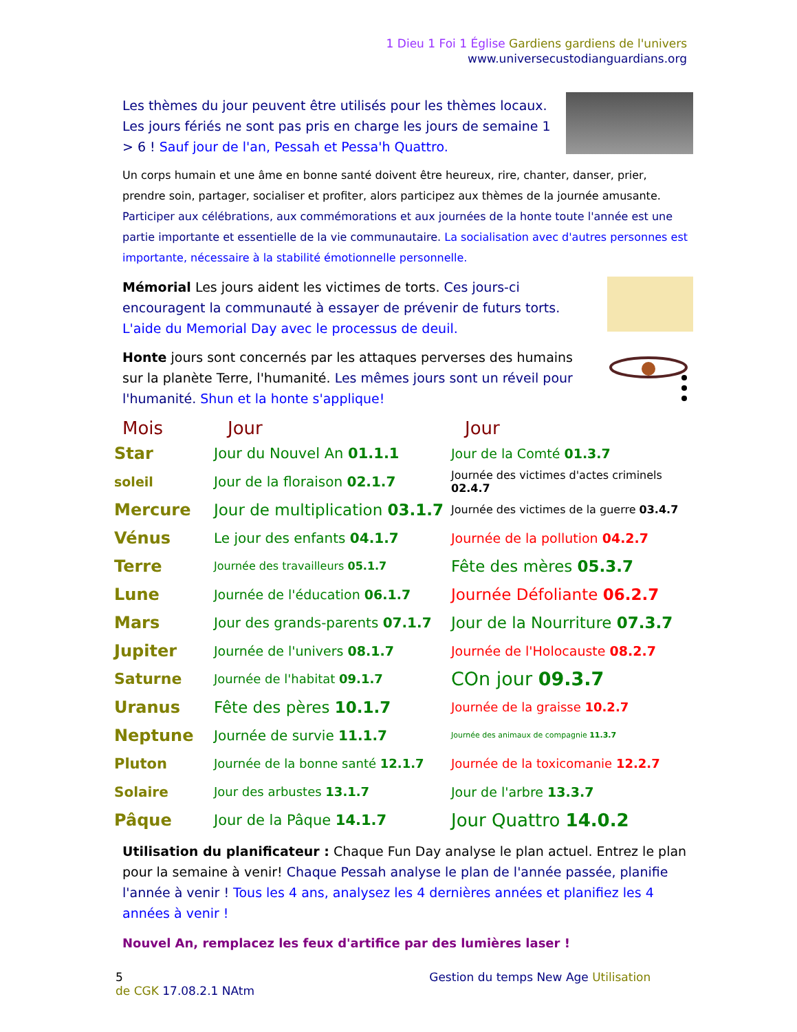1 Dieu 1 Foi 1 Église Gardiens gardiens de l'univers
www.universecustodianguardians.org
Les thèmes du jour peuvent être utilisés pour les thèmes locaux. Les jours fériés ne sont pas pris en charge les jours de semaine 1 > 6 ! Sauf jour de l'an, Pessah et Pessa'h Quattro.
Un corps humain et une âme en bonne santé doivent être heureux, rire, chanter, danser, prier, prendre soin, partager, socialiser et profiter, alors participez aux thèmes de la journée amusante. Participer aux célébrations, aux commémorations et aux journées de la honte toute l'année est une partie importante et essentielle de la vie communautaire. La socialisation avec d'autres personnes est importante, nécessaire à la stabilité émotionnelle personnelle.
Mémorial Les jours aident les victimes de torts. Ces jours-ci encouragent la communauté à essayer de prévenir de futurs torts. L'aide du Memorial Day avec le processus de deuil.
Honte jours sont concernés par les attaques perverses des humains sur la planète Terre, l'humanité. Les mêmes jours sont un réveil pour l'humanité. Shun et la honte s'applique!
| Mois | Jour | Jour |
| --- | --- | --- |
| Star | Jour du Nouvel An 01.1.1 | Jour de la Comté 01.3.7 |
| soleil | Jour de la floraison 02.1.7 | Journée des victimes d'actes criminels 02.4.7 |
| Mercure | Jour de multiplication 03.1.7 | Journée des victimes de la guerre 03.4.7 |
| Vénus | Le jour des enfants 04.1.7 | Journée de la pollution 04.2.7 |
| Terre | Journée des travailleurs 05.1.7 | Fête des mères 05.3.7 |
| Lune | Journée de l'éducation 06.1.7 | Journée Défoliante 06.2.7 |
| Mars | Jour des grands-parents 07.1.7 | Jour de la Nourriture 07.3.7 |
| Jupiter | Journée de l'univers 08.1.7 | Journée de l'Holocauste 08.2.7 |
| Saturne | Journée de l'habitat 09.1.7 | COn jour 09.3.7 |
| Uranus | Fête des pères 10.1.7 | Journée de la graisse 10.2.7 |
| Neptune | Journée de survie 11.1.7 | Journée des animaux de compagnie 11.3.7 |
| Pluton | Journée de la bonne santé 12.1.7 | Journée de la toxicomanie 12.2.7 |
| Solaire | Jour des arbustes 13.1.7 | Jour de l'arbre 13.3.7 |
| Pâque | Jour de la Pâque 14.1.7 | Jour Quattro 14.0.2 |
Utilisation du planificateur : Chaque Fun Day analyse le plan actuel. Entrez le plan pour la semaine à venir! Chaque Pessah analyse le plan de l'année passée, planifie l'année à venir ! Tous les 4 ans, analysez les 4 dernières années et planifiez les 4 années à venir !
Nouvel An, remplacez les feux d'artifice par des lumières laser !
5 Gestion du temps New Age Utilisation de CGK 17.08.2.1 NAtm